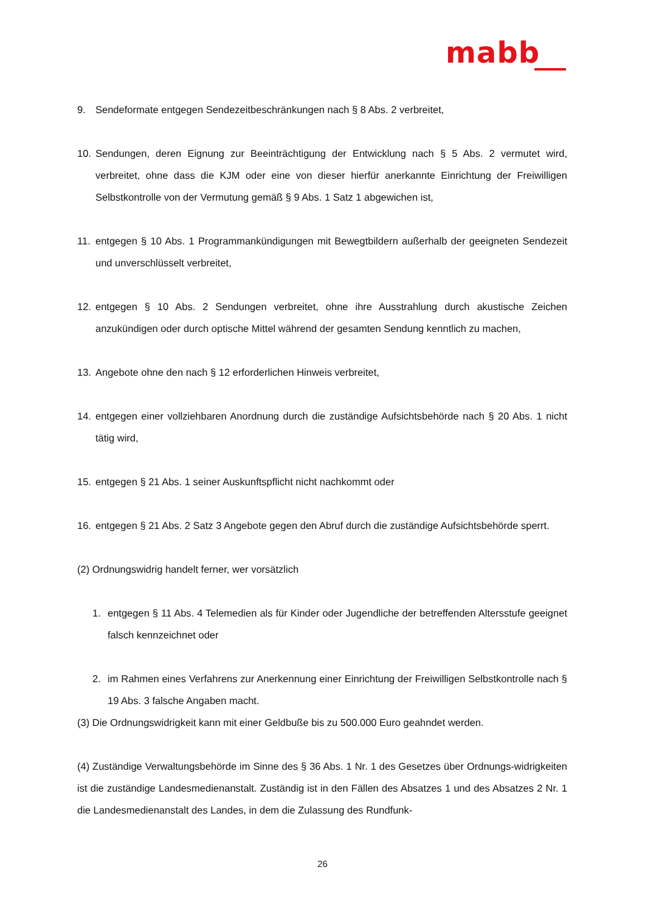mabb
9. Sendeformate entgegen Sendezeitbeschränkungen nach § 8 Abs. 2 verbreitet,
10. Sendungen, deren Eignung zur Beeinträchtigung der Entwicklung nach § 5 Abs. 2 vermutet wird, verbreitet, ohne dass die KJM oder eine von dieser hierfür anerkannte Einrichtung der Freiwilligen Selbstkontrolle von der Vermutung gemäß § 9 Abs. 1 Satz 1 abgewichen ist,
11. entgegen § 10 Abs. 1 Programmankündigungen mit Bewegtbildern außerhalb der geeigneten Sendezeit und unverschlüsselt verbreitet,
12. entgegen § 10 Abs. 2 Sendungen verbreitet, ohne ihre Ausstrahlung durch akustische Zeichen anzukündigen oder durch optische Mittel während der gesamten Sendung kenntlich zu machen,
13. Angebote ohne den nach § 12 erforderlichen Hinweis verbreitet,
14. entgegen einer vollziehbaren Anordnung durch die zuständige Aufsichtsbehörde nach § 20 Abs. 1 nicht tätig wird,
15. entgegen § 21 Abs. 1 seiner Auskunftspflicht nicht nachkommt oder
16. entgegen § 21 Abs. 2 Satz 3 Angebote gegen den Abruf durch die zuständige Aufsichtsbehörde sperrt.
(2) Ordnungswidrig handelt ferner, wer vorsätzlich
1. entgegen § 11 Abs. 4 Telemedien als für Kinder oder Jugendliche der betreffenden Altersstufe geeignet falsch kennzeichnet oder
2. im Rahmen eines Verfahrens zur Anerkennung einer Einrichtung der Freiwilligen Selbstkontrolle nach § 19 Abs. 3 falsche Angaben macht.
(3) Die Ordnungswidrigkeit kann mit einer Geldbuße bis zu 500.000 Euro geahndet werden.
(4) Zuständige Verwaltungsbehörde im Sinne des § 36 Abs. 1 Nr. 1 des Gesetzes über Ordnungs-widrigkeiten ist die zuständige Landesmedienanstalt. Zuständig ist in den Fällen des Absatzes 1 und des Absatzes 2 Nr. 1 die Landesmedienanstalt des Landes, in dem die Zulassung des Rundfunk-
26